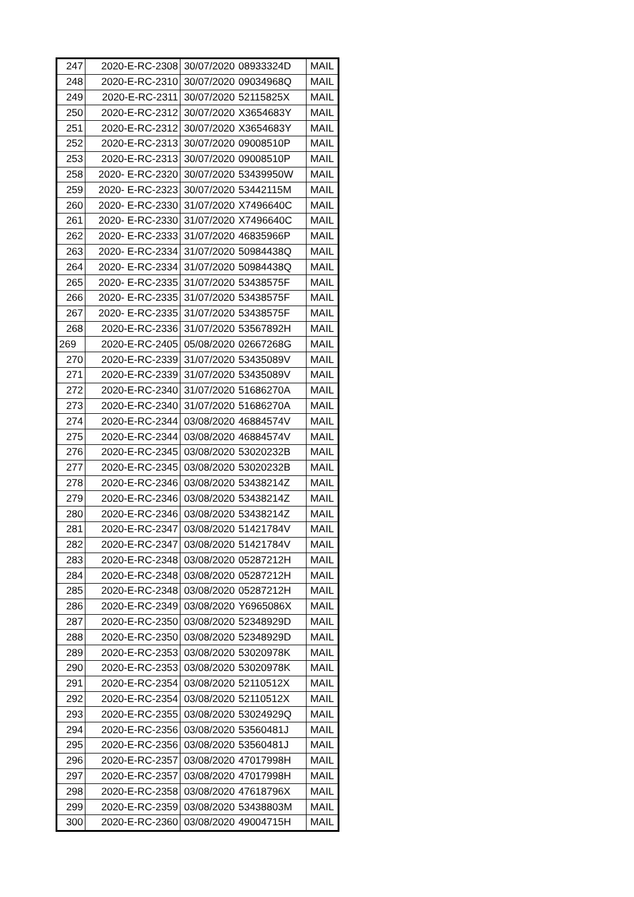| 247 | 2020-E-RC-2308 | 30/07/2020 | 08933324D | MAIL |
| 248 | 2020-E-RC-2310 | 30/07/2020 | 09034968Q | MAIL |
| 249 | 2020-E-RC-2311 | 30/07/2020 | 52115825X | MAIL |
| 250 | 2020-E-RC-2312 | 30/07/2020 | X3654683Y | MAIL |
| 251 | 2020-E-RC-2312 | 30/07/2020 | X3654683Y | MAIL |
| 252 | 2020-E-RC-2313 | 30/07/2020 | 09008510P | MAIL |
| 253 | 2020-E-RC-2313 | 30/07/2020 | 09008510P | MAIL |
| 258 | 2020- E-RC-2320 | 30/07/2020 | 53439950W | MAIL |
| 259 | 2020- E-RC-2323 | 30/07/2020 | 53442115M | MAIL |
| 260 | 2020- E-RC-2330 | 31/07/2020 | X7496640C | MAIL |
| 261 | 2020- E-RC-2330 | 31/07/2020 | X7496640C | MAIL |
| 262 | 2020- E-RC-2333 | 31/07/2020 | 46835966P | MAIL |
| 263 | 2020- E-RC-2334 | 31/07/2020 | 50984438Q | MAIL |
| 264 | 2020- E-RC-2334 | 31/07/2020 | 50984438Q | MAIL |
| 265 | 2020- E-RC-2335 | 31/07/2020 | 53438575F | MAIL |
| 266 | 2020- E-RC-2335 | 31/07/2020 | 53438575F | MAIL |
| 267 | 2020- E-RC-2335 | 31/07/2020 | 53438575F | MAIL |
| 268 | 2020-E-RC-2336 | 31/07/2020 | 53567892H | MAIL |
| 269 | 2020-E-RC-2405 | 05/08/2020 | 02667268G | MAIL |
| 270 | 2020-E-RC-2339 | 31/07/2020 | 53435089V | MAIL |
| 271 | 2020-E-RC-2339 | 31/07/2020 | 53435089V | MAIL |
| 272 | 2020-E-RC-2340 | 31/07/2020 | 51686270A | MAIL |
| 273 | 2020-E-RC-2340 | 31/07/2020 | 51686270A | MAIL |
| 274 | 2020-E-RC-2344 | 03/08/2020 | 46884574V | MAIL |
| 275 | 2020-E-RC-2344 | 03/08/2020 | 46884574V | MAIL |
| 276 | 2020-E-RC-2345 | 03/08/2020 | 53020232B | MAIL |
| 277 | 2020-E-RC-2345 | 03/08/2020 | 53020232B | MAIL |
| 278 | 2020-E-RC-2346 | 03/08/2020 | 53438214Z | MAIL |
| 279 | 2020-E-RC-2346 | 03/08/2020 | 53438214Z | MAIL |
| 280 | 2020-E-RC-2346 | 03/08/2020 | 53438214Z | MAIL |
| 281 | 2020-E-RC-2347 | 03/08/2020 | 51421784V | MAIL |
| 282 | 2020-E-RC-2347 | 03/08/2020 | 51421784V | MAIL |
| 283 | 2020-E-RC-2348 | 03/08/2020 | 05287212H | MAIL |
| 284 | 2020-E-RC-2348 | 03/08/2020 | 05287212H | MAIL |
| 285 | 2020-E-RC-2348 | 03/08/2020 | 05287212H | MAIL |
| 286 | 2020-E-RC-2349 | 03/08/2020 | Y6965086X | MAIL |
| 287 | 2020-E-RC-2350 | 03/08/2020 | 52348929D | MAIL |
| 288 | 2020-E-RC-2350 | 03/08/2020 | 52348929D | MAIL |
| 289 | 2020-E-RC-2353 | 03/08/2020 | 53020978K | MAIL |
| 290 | 2020-E-RC-2353 | 03/08/2020 | 53020978K | MAIL |
| 291 | 2020-E-RC-2354 | 03/08/2020 | 52110512X | MAIL |
| 292 | 2020-E-RC-2354 | 03/08/2020 | 52110512X | MAIL |
| 293 | 2020-E-RC-2355 | 03/08/2020 | 53024929Q | MAIL |
| 294 | 2020-E-RC-2356 | 03/08/2020 | 53560481J | MAIL |
| 295 | 2020-E-RC-2356 | 03/08/2020 | 53560481J | MAIL |
| 296 | 2020-E-RC-2357 | 03/08/2020 | 47017998H | MAIL |
| 297 | 2020-E-RC-2357 | 03/08/2020 | 47017998H | MAIL |
| 298 | 2020-E-RC-2358 | 03/08/2020 | 47618796X | MAIL |
| 299 | 2020-E-RC-2359 | 03/08/2020 | 53438803M | MAIL |
| 300 | 2020-E-RC-2360 | 03/08/2020 | 49004715H | MAIL |